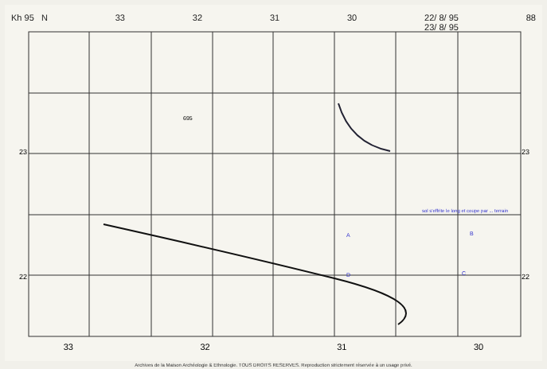Kh 95 N 33 32 31 30 22/ 8/ 95
23/ 8/ 95 88
33 32 31 30
23
22
23
22
695
sol s'effrite le long et coupe par ... terrain
A B
C
D
Archives de la Maison Archéologie & Ethnologie. TOUS DROITS RESERVES. Reproduction strictement réservée à un usage privé.